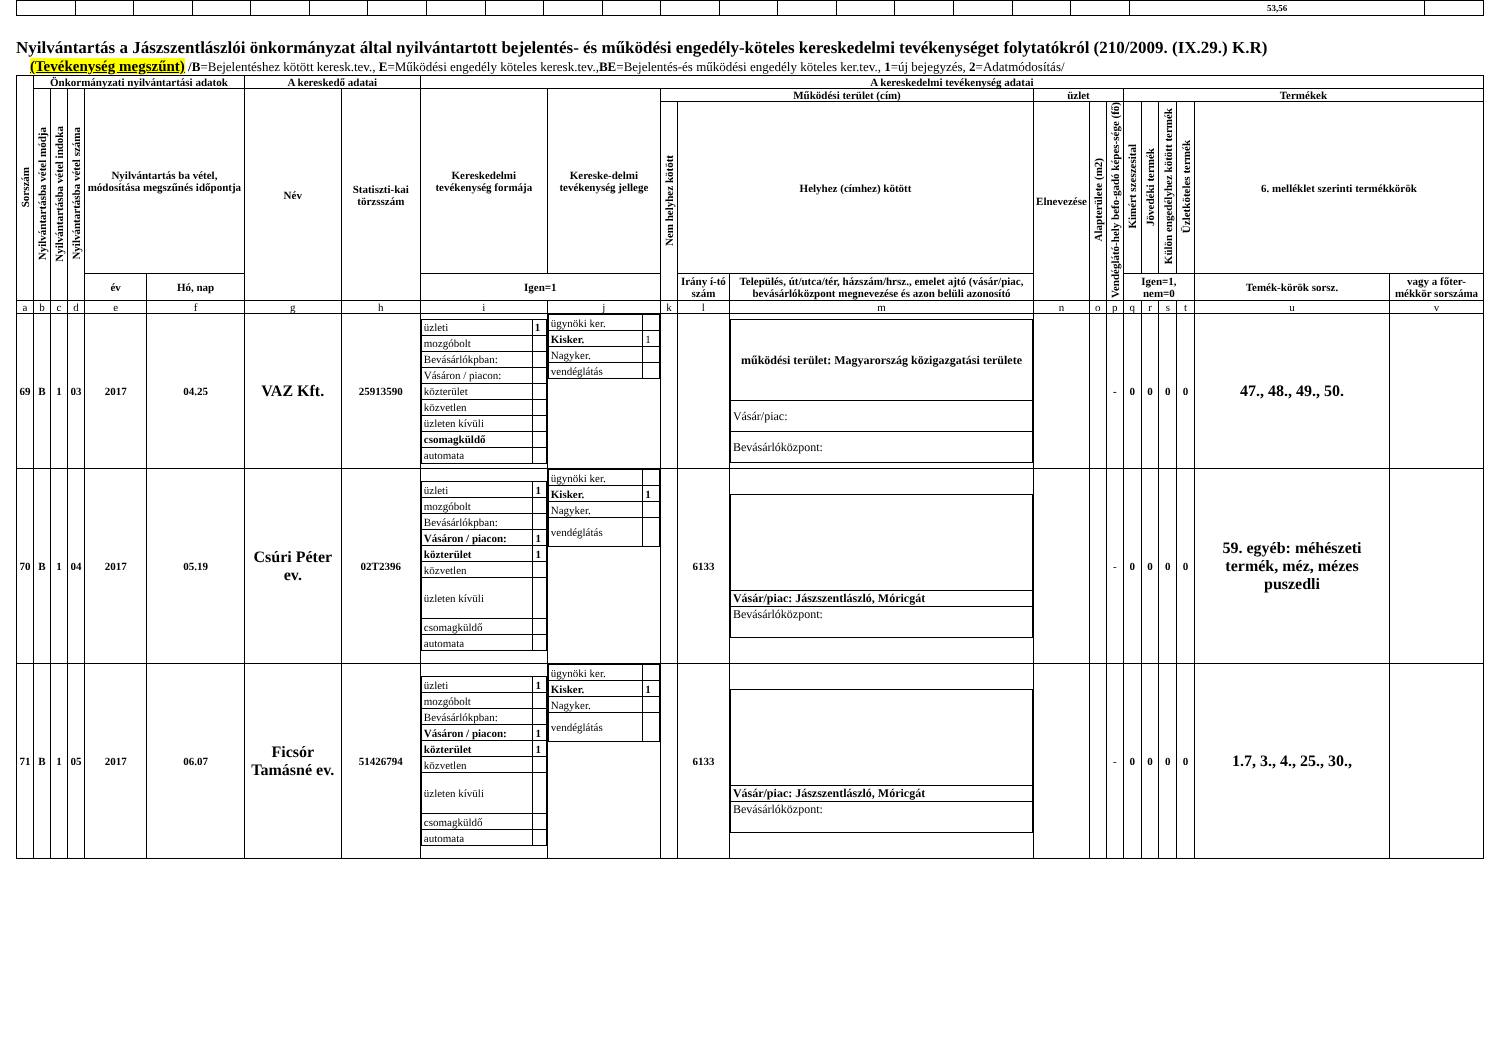| | | | | | | | | | | | | | | | | | | | 53,56 | |
Nyilvántartás a Jászszentlászlói önkormányzat által nyilvántartott bejelentés- és működési engedély-köteles kereskedelmi tevékenységet folytatókról (210/2009. (IX.29.) K.R)
(Tevékenység megszűnt) /B=Bejelentéshez kötött keresk.tev., E=Működési engedély köteles keresk.tev.,BE=Bejelentés-és működési engedély köteles ker.tev., 1=új bejegyzés, 2=Adatmódosítás/
| Sorszám | Önkormányzati nyilvántartási adatok | | | | | A kereskedő adatai | | A kereskedelmi tevékenység adatai | | | | | | | | | | | | | |
| --- | --- | --- | --- | --- | --- | --- | --- | --- | --- | --- | --- | --- | --- | --- | --- | --- | --- | --- | --- | --- | --- |
| | Nyilvántartásba vétel módja | Nyilvántartásba vétel indoka | Nyilvántartásba vétel száma | Nyilvántartás ba vétel, módosítása megszűnés időpontja | | Név | Statiszti-kai törzsszám | Kereskedelmi tevékenység formája | Kereske-delmi tevékenység jellege | Működési terület (cím) | | | üzlet | | | Termékek | | | | | |
| | | | | | | | | | | Nem helyhez kötött | Helyhez (címhez) kötött | | Elnevezése | Alapterülete (m2) | Vendéglátó-hely befo-gadó képes-sége (fő) | Kimért szeszesital | Jövedéki termék | Külön engedélyhez kötött termék | Üzletköteles termék | 6. melléklet szerinti termékkörök | |
| | | | | év | Hó, nap | | | Igen=1 | | | Irány í-tó szám | Település, út/utca/tér, házszám/hrsz., emelet ajtó (vásár/piac, bevásárlóközpont megnevezése és azon belüli azonosító | | | | Igen=1, nem=0 | | | | Temék-körök sorsz. | vagy a főter-mékkör sorszáma |
| a | b | c | d | e | f | g | h | i | j | k | l | m | n | o | p | q | r | s | t | u | v |
| 69 | B | 1 | 03 | 2017 | 04.25 | VAZ Kft. | 25913590 | / üzleti / 1 / / mozgóbolt / / / Bevásárlókpban: / / / Vásáron / piacon: / / / közterület / / / közvetlen / / / üzleten kívüli / / / csomagküldő / / / automata / / | / ügynöki ker. / / / Kisker. / 1 / / Nagyker. / / / vendéglátás / / | | | / működési terület: Magyarország közigazgatási területe / / Vásár/piac: / / Bevásárlóközpont: / | | | - | 0 | 0 | 0 | 0 | 47., 48., 49., 50. | |
| 70 | B | 1 | 04 | 2017 | 05.19 | Csúri Péter ev. | 02T2396 | / üzleti / 1 / / mozgóbolt / / / Bevásárlókpban: / / / Vásáron / piacon: / 1 / / közterület / 1 / / közvetlen / / / üzleten kívüli / / / csomagküldő / / / automata / / | / ügynöki ker. / / / Kisker. / 1 / / Nagyker. / / / vendéglátás / / | | 6133 | / Vásár/piac: Jászszentlászló, Móricgát / / Bevásárlóközpont: / | | | - | 0 | 0 | 0 | 0 | 59. egyéb: méhészeti termék, méz, mézes puszedli | |
| 71 | B | 1 | 05 | 2017 | 06.07 | Ficsór Tamásné ev. | 51426794 | / üzleti / 1 / / mozgóbolt / / / Bevásárlókpban: / / / Vásáron / piacon: / 1 / / közterület / 1 / / közvetlen / / / üzleten kívüli / / / csomagküldő / / / automata / / | / ügynöki ker. / / / Kisker. / 1 / / Nagyker. / / / vendéglátás / / | | 6133 | / Vásár/piac: Jászszentlászló, Móricgát / / Bevásárlóközpont: / | | | - | 0 | 0 | 0 | 0 | 1.7, 3., 4., 25., 30., | |